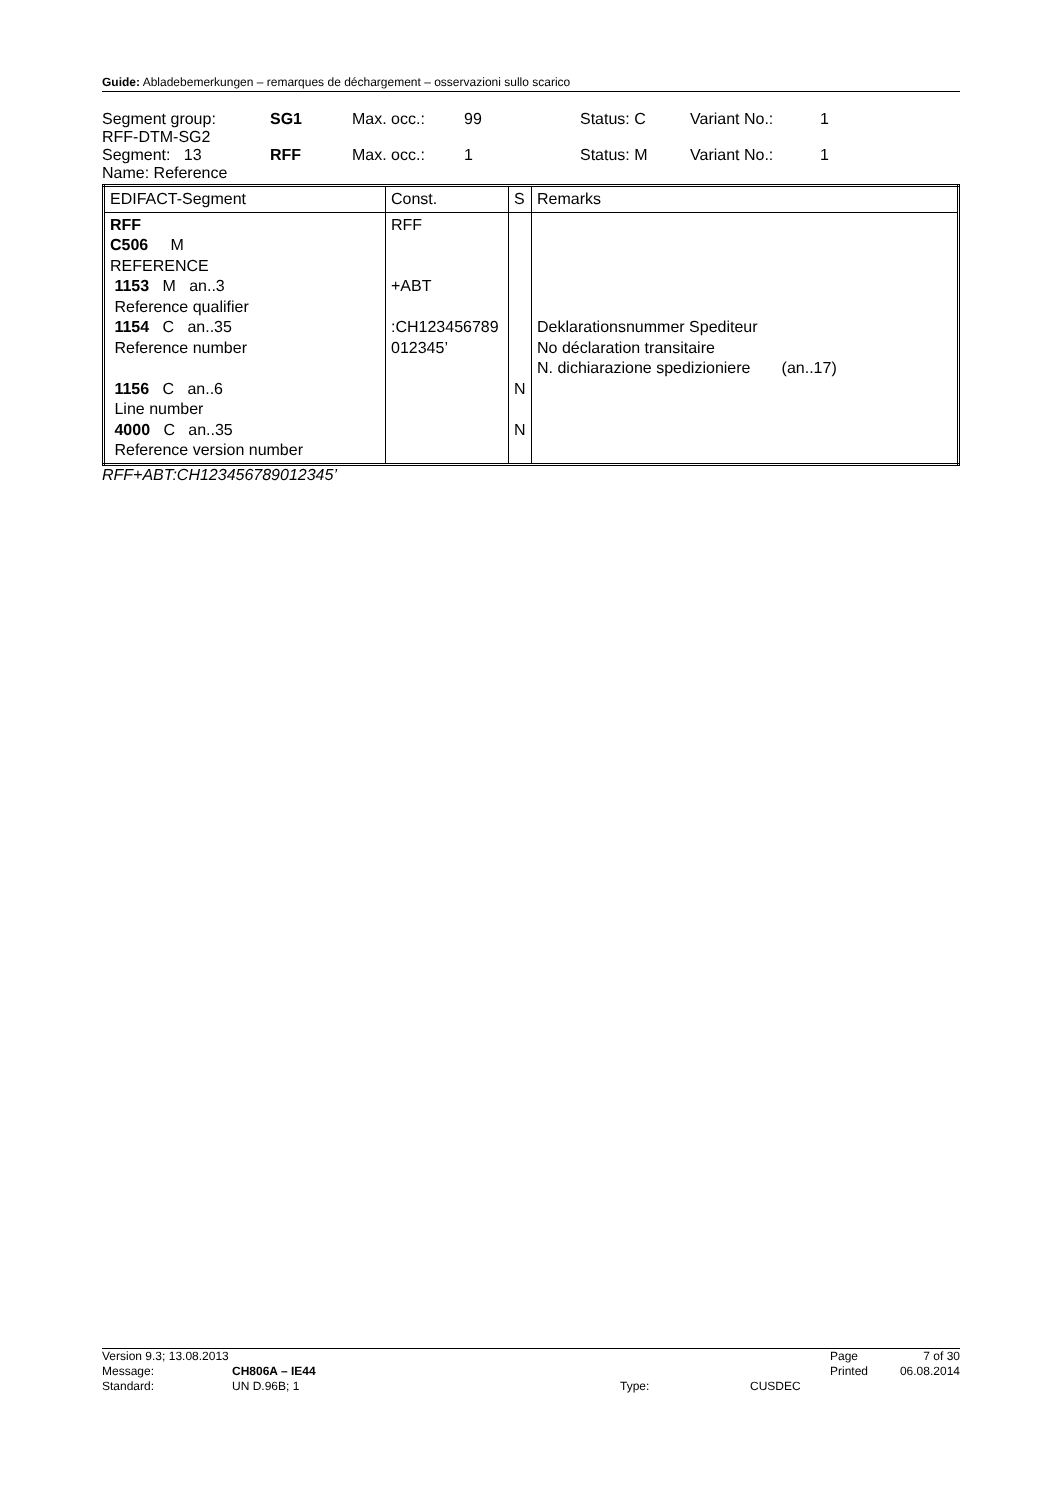Guide: Abladebemerkungen – remarques de déchargement – osservazioni sullo scarico
| Segment group: RFF-DTM-SG2 | SG1 | Max. occ.: | 99 | Status: C | Variant No.: | 1 |
| Segment: 13 Name: Reference | RFF | Max. occ.: | 1 | Status: M | Variant No.: | 1 |
| EDIFACT-Segment | Const. | S | Remarks |
| --- | --- | --- | --- |
| RFF C506 M REFERENCE 1153 M an..3 Reference qualifier 1154 C an..35 Reference number 1156 C an..6 Line number 4000 C an..35 Reference version number | RFF +ABT :CH123456789 012345’ | N N | Deklarationsnummer Spediteur No déclaration transitaire N. dichiarazione spedizioniere (an..17) |
RFF+ABT:CH123456789012345’
| Version 9.3; 13.08.2013 | | | | Page | 7 of 30 |
| Message: | CH806A – IE44 | | | Printed | 06.08.2014 |
| Standard: | UN D.96B; 1 | Type: | CUSDEC | | |